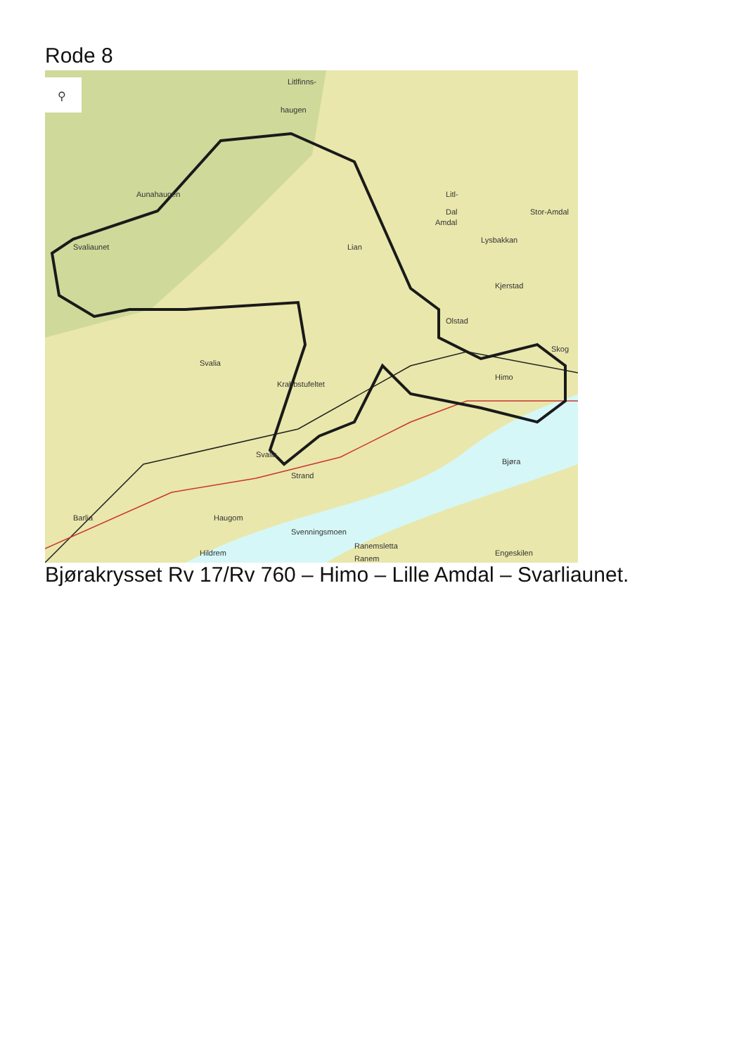Rode 8
⚲
Litlfinns-
haugen
Aunahaugen
Svaliaunet
Dal
Stor-Amdal
Litl-
Amdal
Lian
Lysbakkan
Kjerstad
Olstad
Svalia
Krabbstufeltet
Himo
Skog
Svalia
Bjøra
Strand
Svenningsmoen
Barlia
Haugom
Ranemsletta
Hildrem
Ranem
Engeskilen
Bjørakrysset Rv 17/Rv 760 – Himo – Lille Amdal – Svarliaunet.